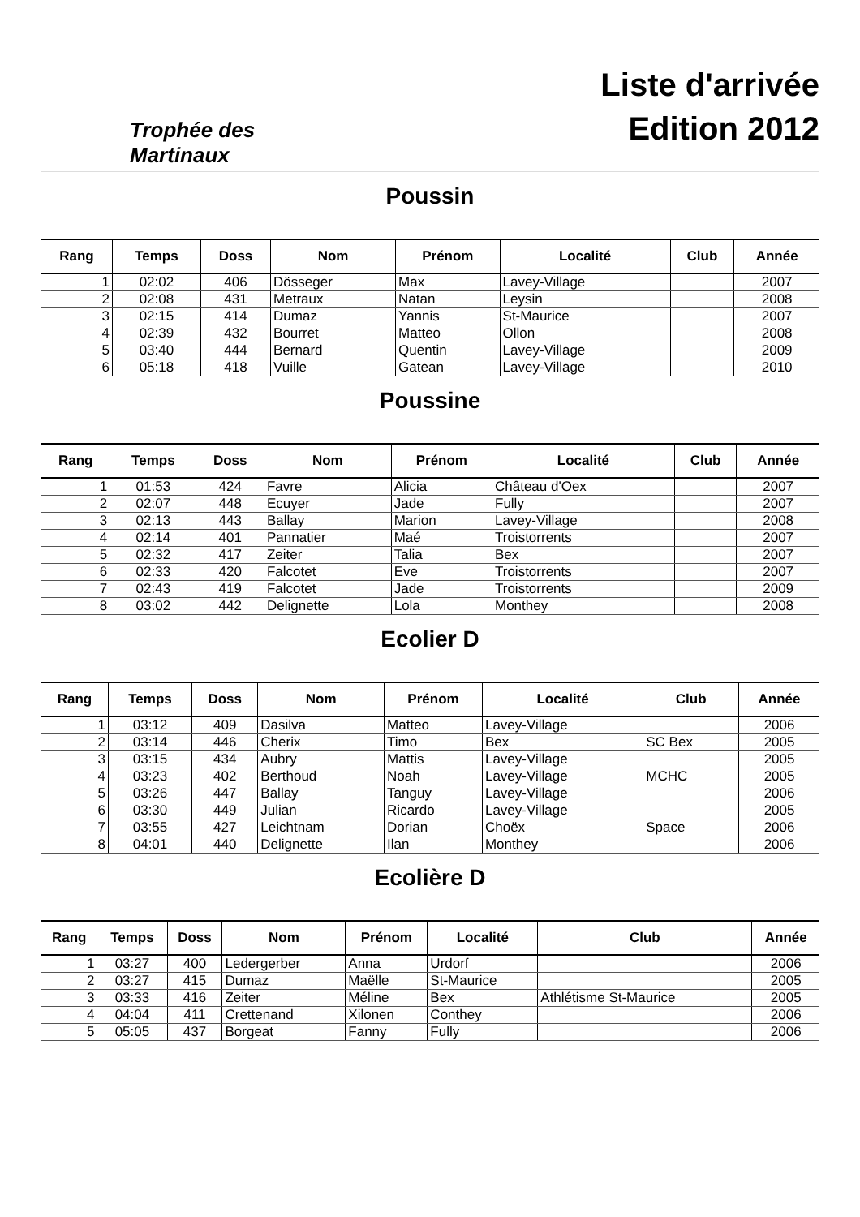Trophée des
Martinaux
Liste d'arrivée
Edition 2012
Poussin
| Rang | Temps | Doss | Nom | Prénom | Localité | Club | Année |
| --- | --- | --- | --- | --- | --- | --- | --- |
| 1 | 02:02 | 406 | Dösseger | Max | Lavey-Village | | 2007 |
| 2 | 02:08 | 431 | Metraux | Natan | Leysin | | 2008 |
| 3 | 02:15 | 414 | Dumaz | Yannis | St-Maurice | | 2007 |
| 4 | 02:39 | 432 | Bourret | Matteo | Ollon | | 2008 |
| 5 | 03:40 | 444 | Bernard | Quentin | Lavey-Village | | 2009 |
| 6 | 05:18 | 418 | Vuille | Gatean | Lavey-Village | | 2010 |
Poussine
| Rang | Temps | Doss | Nom | Prénom | Localité | Club | Année |
| --- | --- | --- | --- | --- | --- | --- | --- |
| 1 | 01:53 | 424 | Favre | Alicia | Château d'Oex | | 2007 |
| 2 | 02:07 | 448 | Ecuyer | Jade | Fully | | 2007 |
| 3 | 02:13 | 443 | Ballay | Marion | Lavey-Village | | 2008 |
| 4 | 02:14 | 401 | Pannatier | Maé | Troistorrents | | 2007 |
| 5 | 02:32 | 417 | Zeiter | Talia | Bex | | 2007 |
| 6 | 02:33 | 420 | Falcotet | Eve | Troistorrents | | 2007 |
| 7 | 02:43 | 419 | Falcotet | Jade | Troistorrents | | 2009 |
| 8 | 03:02 | 442 | Delignette | Lola | Monthey | | 2008 |
Ecolier D
| Rang | Temps | Doss | Nom | Prénom | Localité | Club | Année |
| --- | --- | --- | --- | --- | --- | --- | --- |
| 1 | 03:12 | 409 | Dasilva | Matteo | Lavey-Village | | 2006 |
| 2 | 03:14 | 446 | Cherix | Timo | Bex | SC Bex | 2005 |
| 3 | 03:15 | 434 | Aubry | Mattis | Lavey-Village | | 2005 |
| 4 | 03:23 | 402 | Berthoud | Noah | Lavey-Village | MCHC | 2005 |
| 5 | 03:26 | 447 | Ballay | Tanguy | Lavey-Village | | 2006 |
| 6 | 03:30 | 449 | Julian | Ricardo | Lavey-Village | | 2005 |
| 7 | 03:55 | 427 | Leichtnam | Dorian | Choëx | Space | 2006 |
| 8 | 04:01 | 440 | Delignette | Ilan | Monthey | | 2006 |
Ecolière D
| Rang | Temps | Doss | Nom | Prénom | Localité | Club | Année |
| --- | --- | --- | --- | --- | --- | --- | --- |
| 1 | 03:27 | 400 | Ledergerber | Anna | Urdorf | | 2006 |
| 2 | 03:27 | 415 | Dumaz | Maëlle | St-Maurice | | 2005 |
| 3 | 03:33 | 416 | Zeiter | Méline | Bex | Athlétisme St-Maurice | 2005 |
| 4 | 04:04 | 411 | Crettenand | Xilonen | Conthey | | 2006 |
| 5 | 05:05 | 437 | Borgeat | Fanny | Fully | | 2006 |